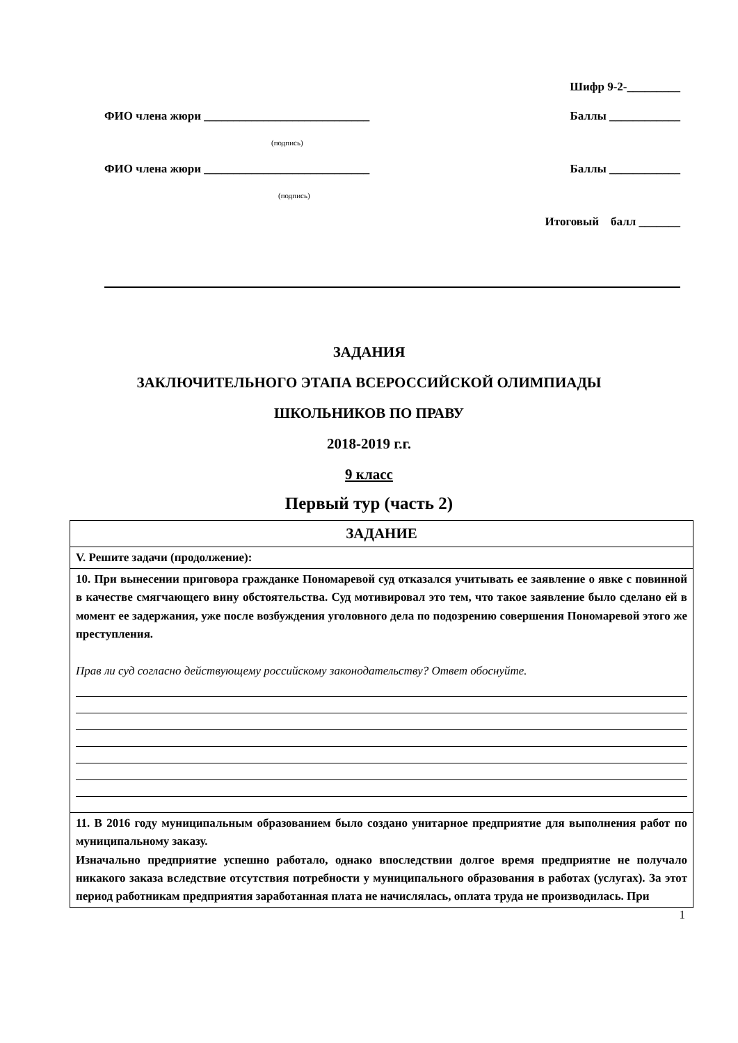Шифр 9-2-_________
ФИО члена жюри ____________________________ Баллы ____________
(подпись)
ФИО члена жюри ____________________________ Баллы ____________
(подпись)
Итоговый балл _______
ЗАДАНИЯ
ЗАКЛЮЧИТЕЛЬНОГО ЭТАПА ВСЕРОССИЙСКОЙ ОЛИМПИАДЫ
ШКОЛЬНИКОВ ПО ПРАВУ
2018-2019 г.г.
9 класс
Первый тур (часть 2)
| ЗАДАНИЕ |
| V. Решите задачи (продолжение): |
| 10. При вынесении приговора гражданке Пономаревой суд отказался учитывать ее заявление о явке с повинной в качестве смягчающего вину обстоятельства. Суд мотивировал это тем, что такое заявление было сделано ей в момент ее задержания, уже после возбуждения уголовного дела по подозрению совершения Пономаревой этого же преступления. Прав ли суд согласно действующему российскому законодательству? Ответ обоснуйте. |
| 11. В 2016 году муниципальным образованием было создано унитарное предприятие для выполнения работ по муниципальному заказу. Изначально предприятие успешно работало, однако впоследствии долгое время предприятие не получало никакого заказа вследствие отсутствия потребности у муниципального образования в работах (услугах). За этот период работникам предприятия заработанная плата не начислялась, оплата труда не производилась. При |
1